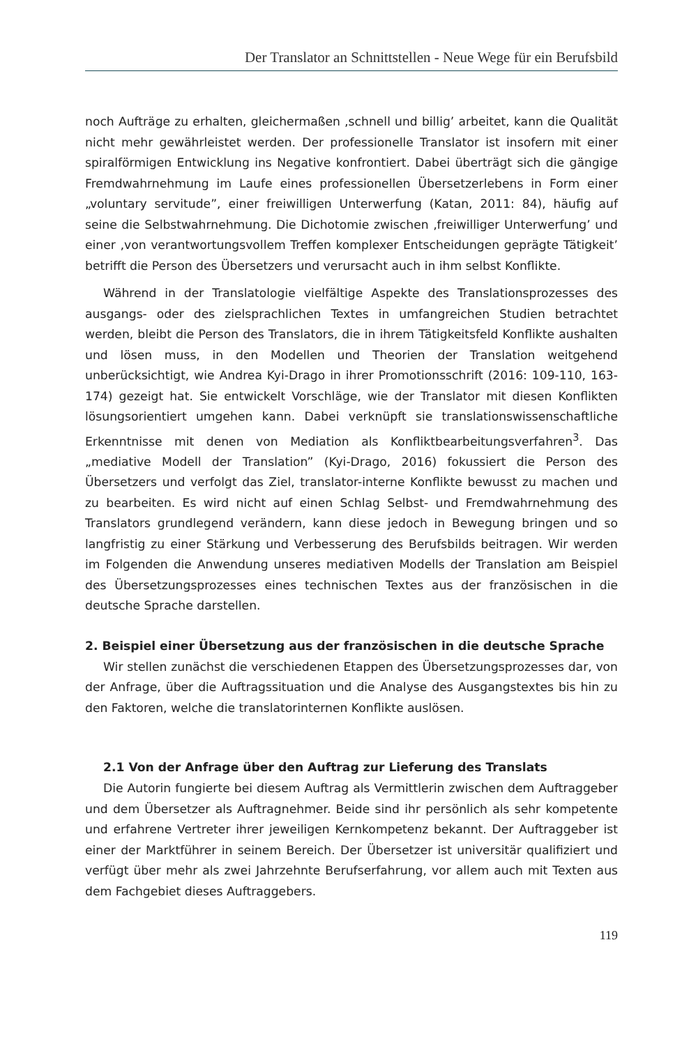Der Translator an Schnittstellen - Neue Wege für ein Berufsbild
noch Aufträge zu erhalten, gleichermaßen ‚schnell und billig’ arbeitet, kann die Qualität nicht mehr gewährleistet werden. Der professionelle Translator ist insofern mit einer spiralförmigen Entwicklung ins Negative konfrontiert. Dabei überträgt sich die gängige Fremdwahrnehmung im Laufe eines professionellen Übersetzerlebens in Form einer „voluntary servitude”, einer freiwilligen Unterwerfung (Katan, 2011: 84), häufig auf seine die Selbstwahrnehmung. Die Dichotomie zwischen ‚freiwilliger Unterwerfung’ und einer ‚von verantwortungsvollem Treffen komplexer Entscheidungen geprägte Tätigkeit’ betrifft die Person des Übersetzers und verursacht auch in ihm selbst Konflikte.
Während in der Translatologie vielfältige Aspekte des Translationsprozesses des ausgangs- oder des zielsprachlichen Textes in umfangreichen Studien betrachtet werden, bleibt die Person des Translators, die in ihrem Tätigkeitsfeld Konflikte aushalten und lösen muss, in den Modellen und Theorien der Translation weitgehend unberücksichtigt, wie Andrea Kyi-Drago in ihrer Promotionsschrift (2016: 109-110, 163-174) gezeigt hat. Sie entwickelt Vorschläge, wie der Translator mit diesen Konflikten lösungsorientiert umgehen kann. Dabei verknüpft sie translationswissenschaftliche Erkenntnisse mit denen von Mediation als Konfliktbearbeitungsverfahren<sup>3</sup>. Das „mediative Modell der Translation” (Kyi-Drago, 2016) fokussiert die Person des Übersetzers und verfolgt das Ziel, translator-interne Konflikte bewusst zu machen und zu bearbeiten. Es wird nicht auf einen Schlag Selbst- und Fremdwahrnehmung des Translators grundlegend verändern, kann diese jedoch in Bewegung bringen und so langfristig zu einer Stärkung und Verbesserung des Berufsbilds beitragen. Wir werden im Folgenden die Anwendung unseres mediativen Modells der Translation am Beispiel des Übersetzungsprozesses eines technischen Textes aus der französischen in die deutsche Sprache darstellen.
2. Beispiel einer Übersetzung aus der französischen in die deutsche Sprache
Wir stellen zunächst die verschiedenen Etappen des Übersetzungsprozesses dar, von der Anfrage, über die Auftragssituation und die Analyse des Ausgangstextes bis hin zu den Faktoren, welche die translatorinternen Konflikte auslösen.
2.1 Von der Anfrage über den Auftrag zur Lieferung des Translats
Die Autorin fungierte bei diesem Auftrag als Vermittlerin zwischen dem Auftraggeber und dem Übersetzer als Auftragnehmer. Beide sind ihr persönlich als sehr kompetente und erfahrene Vertreter ihrer jeweiligen Kernkompetenz bekannt. Der Auftraggeber ist einer der Marktführer in seinem Bereich. Der Übersetzer ist universitär qualifiziert und verfügt über mehr als zwei Jahrzehnte Berufserfahrung, vor allem auch mit Texten aus dem Fachgebiet dieses Auftraggebers.
119